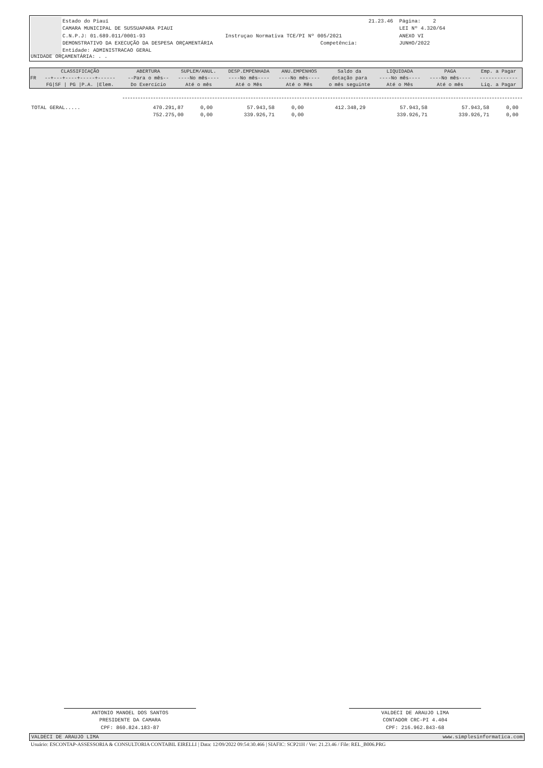Estado do Piauí CAMARA MUNICIPAL DE SUSSUAPARA PIAUI C.N.P.J: 01.689.011/0001-93 Instruçao Normativa TCE/PI Nº 005/2021 DEMONSTRATIVO DA EXECUÇÃO DA DESPESA ORÇAMENTÁRIA Competência: Entidade: ADMINISTRACAO GERAL
21.23.46 Página: 2 LEI Nº 4.320/64 ANEXO VI JUNHO/2022
UNIDADE ORÇAMENTÁRIA: . .
| | CLASSIFICAÇÃO | ABERTURA | SUPLEM/ANUL. | DESP.EMPENHADA | ANU.EMPENHOS | Saldo da | LIQUIDADA | PAGA | Emp. a Pagar |
| FR | --+---+----+-----+------ | --Para o mês-- | ----No mês---- | ----No mês---- | ----No mês---- | dotação para | ----No mês---- | ----No mês---- | ------------- |
| | FG/SF / PG /P.A. /Elem. | Do Exercício | Até o mês | Até o Mês | Até o Mês | o mês seguinte | Até o Mês | Até o mês | Liq. a Pagar |
| TOTAL GERAL..... | 470.291,87 | 0,00 | 57.943,58 | 0,00 | 412.348,29 | 57.943,58 | 57.943,58 | 0,00 |
| | 752.275,00 | 0,00 | 339.926,71 | 0,00 | | 339.926,71 | 339.926,71 | 0,00 |
ANTONIO MANOEL DOS SANTOS
PRESIDENTE DA CAMARA
CPF: 860.824.183-87
VALDECI DE ARAUJO LIMA
CONTADOR CRC-PI 4.404
CPF: 216.962.843-68
VALDECI DE ARAUJO LIMA www.simplesinformatica.com
Usuário: ESCONTAP-ASSESSORIA & CONSULTORIA CONTABIL EIRELLI | Data: 12/09/2022 09:54:30.466 | SIAFIC: SCP21H / Ver: 21.23.46 / File: REL_B006.PRG